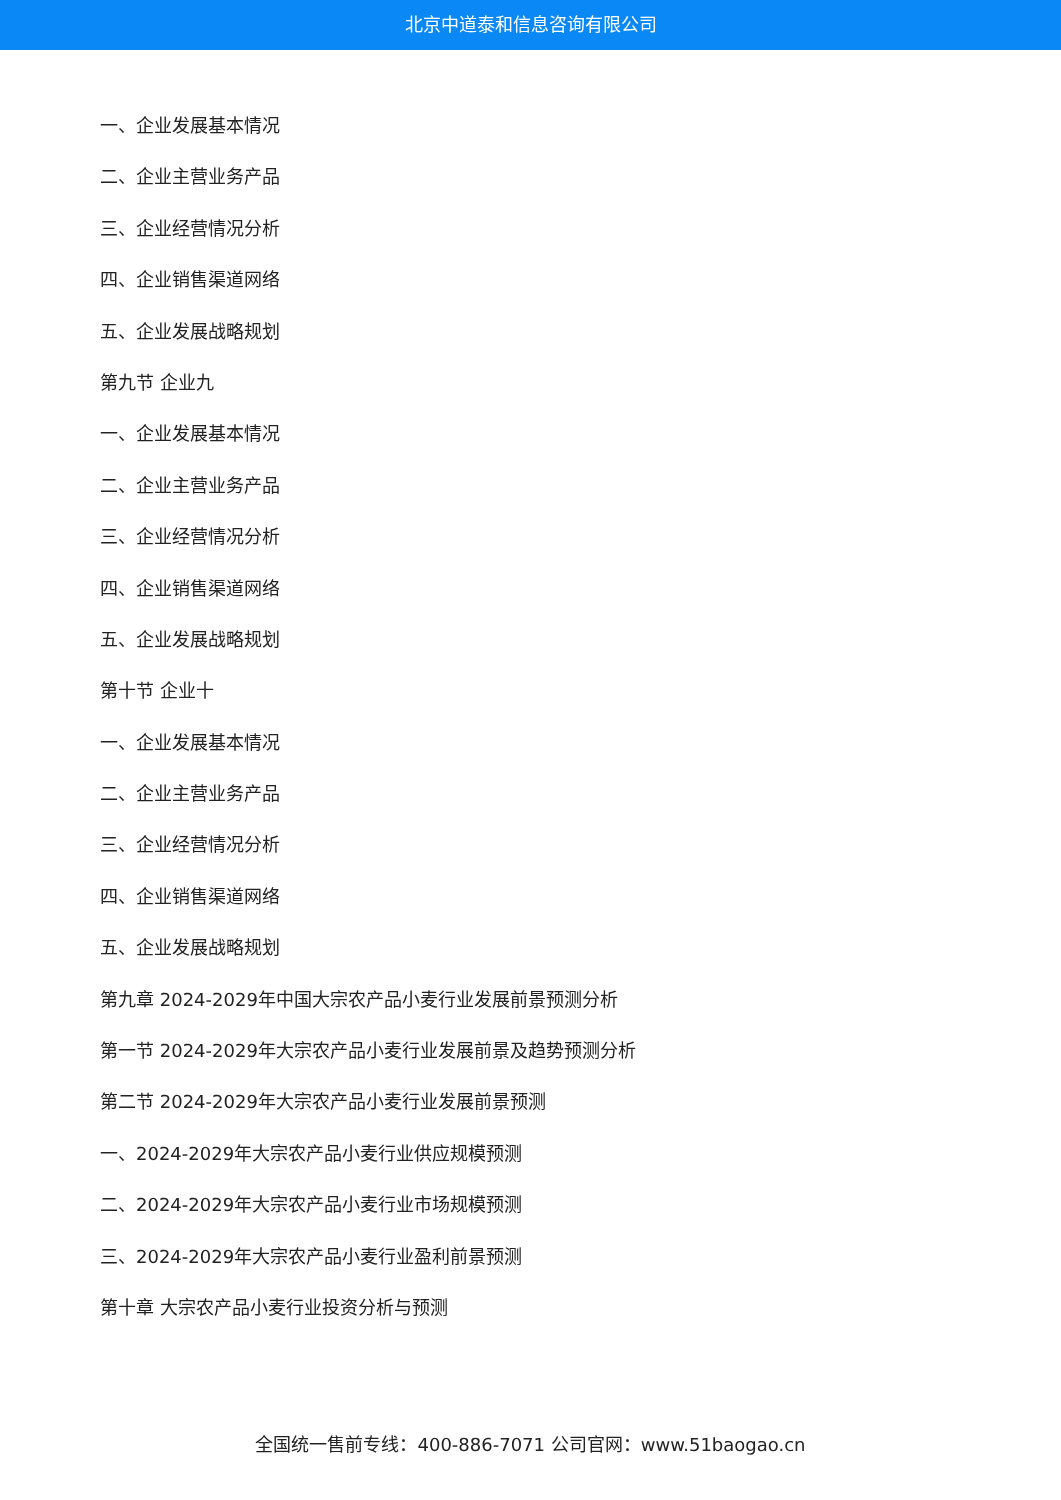北京中道泰和信息咨询有限公司
一、企业发展基本情况
二、企业主营业务产品
三、企业经营情况分析
四、企业销售渠道网络
五、企业发展战略规划
第九节 企业九
一、企业发展基本情况
二、企业主营业务产品
三、企业经营情况分析
四、企业销售渠道网络
五、企业发展战略规划
第十节 企业十
一、企业发展基本情况
二、企业主营业务产品
三、企业经营情况分析
四、企业销售渠道网络
五、企业发展战略规划
第九章 2024-2029年中国大宗农产品小麦行业发展前景预测分析
第一节 2024-2029年大宗农产品小麦行业发展前景及趋势预测分析
第二节 2024-2029年大宗农产品小麦行业发展前景预测
一、2024-2029年大宗农产品小麦行业供应规模预测
二、2024-2029年大宗农产品小麦行业市场规模预测
三、2024-2029年大宗农产品小麦行业盈利前景预测
第十章 大宗农产品小麦行业投资分析与预测
全国统一售前专线：400-886-7071 公司官网：www.51baogao.cn